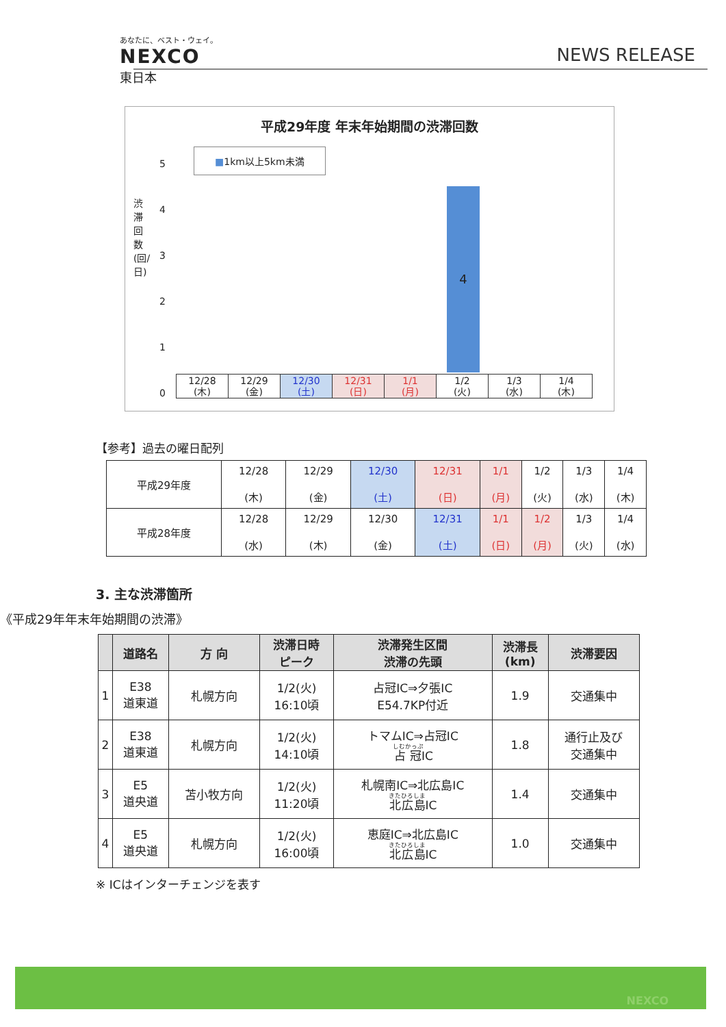あなたに、ベスト・ウェイ。
NEXCO
東日本
NEWS RELEASE
平成29年度 年末年始期間の渋滞回数
■1km以上5km未満
渋滞回数(回/日)
5
4
3
2
1
0
4
| 12/28 (木) | 12/29 (金) | 12/30 (土) | 12/31 (日) | 1/1 (月) | 1/2 (火) | 1/3 (水) | 1/4 (木) |
【参考】過去の曜日配列
| 平成29年度 | 12/28 (木) | 12/29 (金) | 12/30 (土) | 12/31 (日) | 1/1 (月) | 1/2 (火) | 1/3 (水) | 1/4 (木) |
| 平成28年度 | 12/28 (水) | 12/29 (木) | 12/30 (金) | 12/31 (土) | 1/1 (日) | 1/2 (月) | 1/3 (火) | 1/4 (水) |
3. 主な渋滞箇所
《平成29年年末年始期間の渋滞》
| | 道路名 | 方 向 | 渋滞日時 ピーク | 渋滞発生区間 渋滞の先頭 | 渋滞長 (km) | 渋滞要因 |
| --- | --- | --- | --- | --- | --- | --- |
| 1 | E38 道東道 | 札幌方向 | 1/2(火) 16:10頃 | 占冠IC⇒夕張IC E54.7KP付近 | 1.9 | 交通集中 |
| 2 | E38 道東道 | 札幌方向 | 1/2(火) 14:10頃 | トマムIC⇒占冠IC 占冠 IC | 1.8 | 通行止及び 交通集中 |
| 3 | E5 道央道 | 苫小牧方向 | 1/2(火) 11:20頃 | 札幌南IC⇒北広島IC 北広島 IC | 1.4 | 交通集中 |
| 4 | E5 道央道 | 札幌方向 | 1/2(火) 16:00頃 | 恵庭IC⇒北広島IC 北広島 IC | 1.0 | 交通集中 |
※ ICはインターチェンジを表す
NEXCO